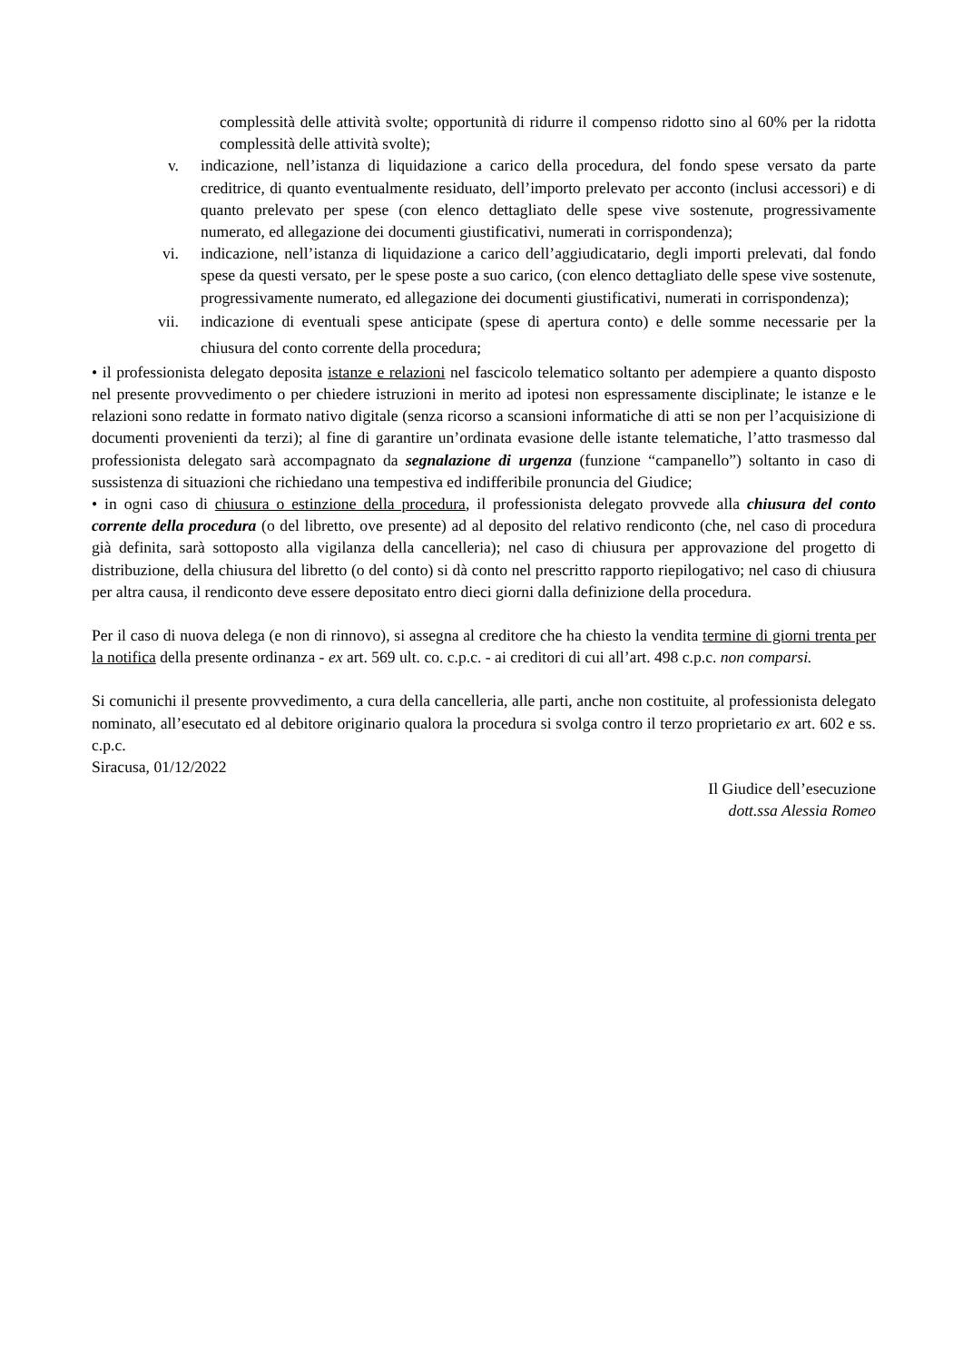complessità delle attività svolte; opportunità di ridurre il compenso ridotto sino al 60% per la ridotta complessità delle attività svolte);
v. indicazione, nell’istanza di liquidazione a carico della procedura, del fondo spese versato da parte creditrice, di quanto eventualmente residuato, dell’importo prelevato per acconto (inclusi accessori) e di quanto prelevato per spese (con elenco dettagliato delle spese vive sostenute, progressivamente numerato, ed allegazione dei documenti giustificativi, numerati in corrispondenza);
vi. indicazione, nell’istanza di liquidazione a carico dell’aggiudicatario, degli importi prelevati, dal fondo spese da questi versato, per le spese poste a suo carico, (con elenco dettagliato delle spese vive sostenute, progressivamente numerato, ed allegazione dei documenti giustificativi, numerati in corrispondenza);
vii. indicazione di eventuali spese anticipate (spese di apertura conto) e delle somme necessarie per la chiusura del conto corrente della procedura;
• il professionista delegato deposita istanze e relazioni nel fascicolo telematico soltanto per adempiere a quanto disposto nel presente provvedimento o per chiedere istruzioni in merito ad ipotesi non espressamente disciplinate; le istanze e le relazioni sono redatte in formato nativo digitale (senza ricorso a scansioni informatiche di atti se non per l’acquisizione di documenti provenienti da terzi); al fine di garantire un’ordinata evasione delle istante telematiche, l’atto trasmesso dal professionista delegato sarà accompagnato da segnalazione di urgenza (funzione “campanello”) soltanto in caso di sussistenza di situazioni che richiedano una tempestiva ed indifferibile pronuncia del Giudice;
• in ogni caso di chiusura o estinzione della procedura, il professionista delegato provvede alla chiusura del conto corrente della procedura (o del libretto, ove presente) ad al deposito del relativo rendiconto (che, nel caso di procedura già definita, sarà sottoposto alla vigilanza della cancelleria); nel caso di chiusura per approvazione del progetto di distribuzione, della chiusura del libretto (o del conto) si dà conto nel prescritto rapporto riepilogativo; nel caso di chiusura per altra causa, il rendiconto deve essere depositato entro dieci giorni dalla definizione della procedura.
Per il caso di nuova delega (e non di rinnovo), si assegna al creditore che ha chiesto la vendita termine di giorni trenta per la notifica della presente ordinanza - ex art. 569 ult. co. c.p.c. - ai creditori di cui all’art. 498 c.p.c. non comparsi.
Si comunichi il presente provvedimento, a cura della cancelleria, alle parti, anche non costituite, al professionista delegato nominato, all’esecutato ed al debitore originario qualora la procedura si svolga contro il terzo proprietario ex art. 602 e ss. c.p.c.
Siracusa, 01/12/2022
Il Giudice dell’esecuzione
dott.ssa Alessia Romeo